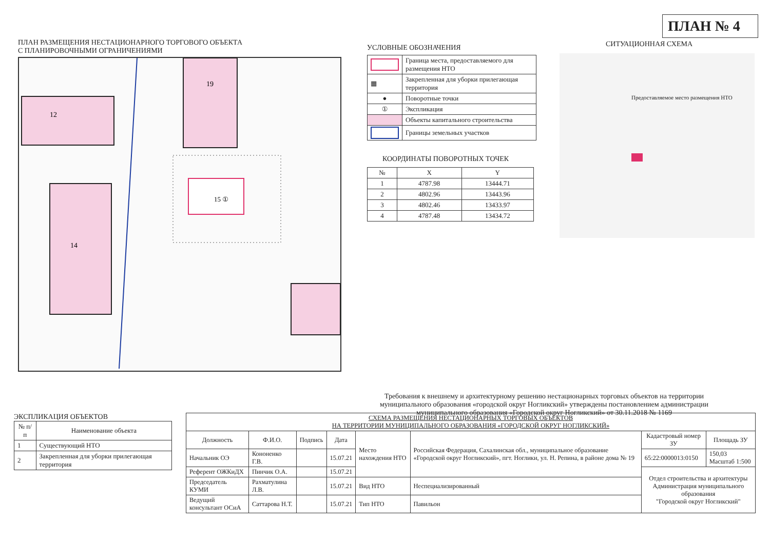ПЛАН РАЗМЕЩЕНИЯ НЕСТАЦИОНАРНОГО ТОРГОВОГО ОБЪЕКТА
С ПЛАНИРОВОЧНЫМИ ОГРАНИЧЕНИЯМИ
12
14
19
15 ①
УСЛОВНЫЕ ОБОЗНАЧЕНИЯ
| | Граница места, предоставляемого для размещения НТО |
| ▦ | Закрепленная для уборки прилегающая территория |
| ● | Поворотные точки |
| ① | Экспликация |
| | Объекты капитального строительства |
| | Границы земельных участков |
КООРДИНАТЫ ПОВОРОТНЫХ ТОЧЕК
| № | X | Y |
| --- | --- | --- |
| 1 | 4787.98 | 13444.71 |
| 2 | 4802.96 | 13443.96 |
| 3 | 4802.46 | 13433.97 |
| 4 | 4787.48 | 13434.72 |
ПЛАН № 4
СИТУАЦИОННАЯ СХЕМА
Предоставляемое место размещения НТО
Требования к внешнему и архитектурному решению нестационарных торговых объектов на территории муниципального образования «городской округ Ногликский» утверждены постановлением администрации муниципального образования «Городской округ Ногликский» от 30.11.2018 № 1169
ЭКСПЛИКАЦИЯ ОБЪЕКТОВ
| № п/п | Наименование объекта |
| --- | --- |
| 1 | Существующий НТО |
| 2 | Закрепленная для уборки прилегающая территория |
| СХЕМА РАЗМЕЩЕНИЯ НЕСТАЦИОНАРНЫХ ТОРГОВЫХ ОБЪЕКТОВ НА ТЕРРИТОРИИ МУНИЦИПАЛЬНОГО ОБРАЗОВАНИЯ «ГОРОДСКОЙ ОКРУГ НОГЛИКСКИЙ» | | | | | | | |
| Должность | Ф.И.О. | Подпись | Дата | Место нахождения НТО | Российская Федерация, Сахалинская обл., муниципальное образование «Городской округ Ногликский», пгт. Ноглики, ул. Н. Репина, в районе дома № 19 | Кадастровый номер ЗУ | Площадь ЗУ |
| Начальник ОЭ | Кононенко Г.В. | | 15.07.21 | | | 65:22:0000013:0150 | 150,03 Масштаб 1:500 |
| Референт ОЖКиДХ | Пинчик О.А. | | 15.07.21 | | | Отдел строительства и архитектуры Администрация муниципального образования "Городской округ Ногликский" | |
| Председатель КУМИ | Рахматулина Л.В. | | 15.07.21 | Вид НТО | Неспециализированный | | |
| Ведущий консультант ОСиА | Саттарова Н.Т. | | 15.07.21 | Тип НТО | Павильон | | |